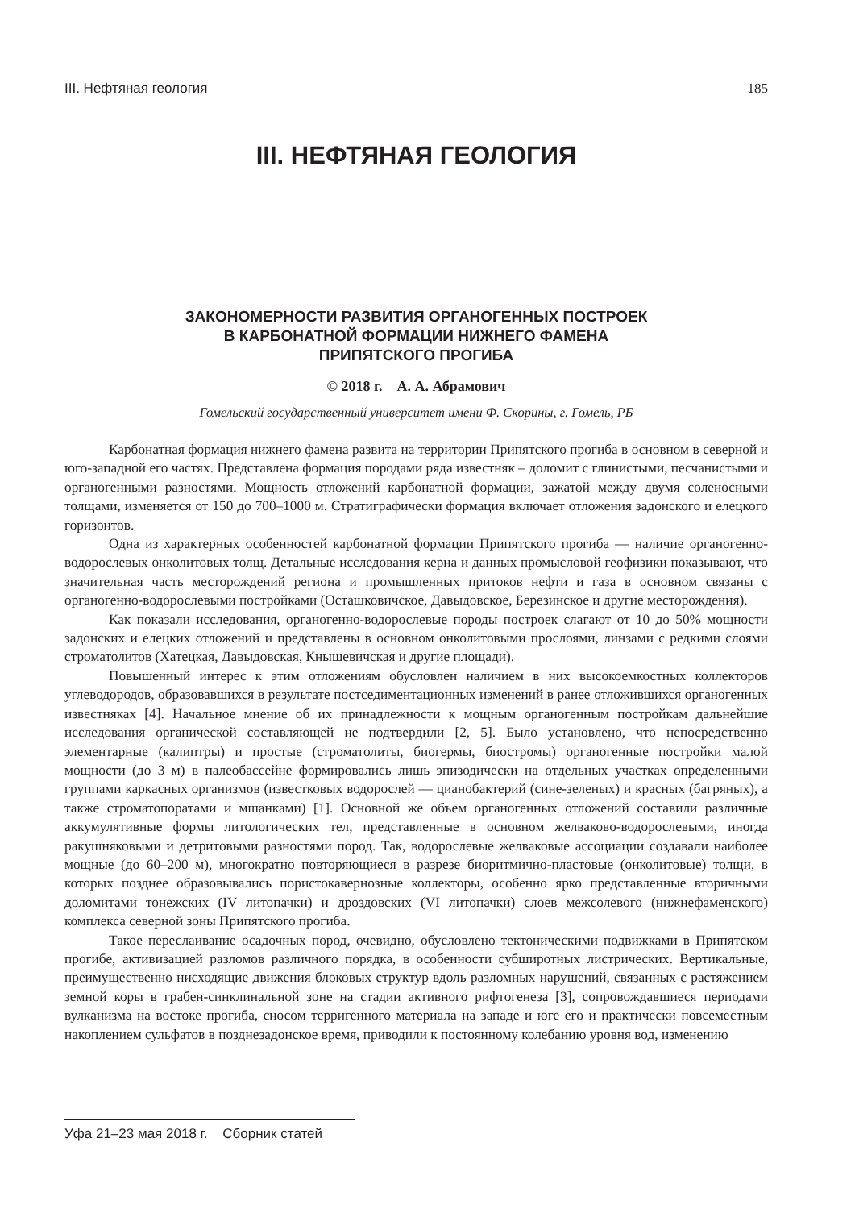III. Нефтяная геология 185
III. НЕФТЯНАЯ ГЕОЛОГИЯ
ЗАКОНОМЕРНОСТИ РАЗВИТИЯ ОРГАНОГЕННЫХ ПОСТРОЕК
В КАРБОНАТНОЙ ФОРМАЦИИ НИЖНЕГО ФАМЕНА
ПРИПЯТСКОГО ПРОГИБА
© 2018 г. А. А. Абрамович
Гомельский государственный университет имени Ф. Скорины, г. Гомель, РБ
Карбонатная формация нижнего фамена развита на территории Припятского прогиба в основном в северной и юго-западной его частях. Представлена формация породами ряда известняк – доломит с глинистыми, песчанистыми и органогенными разностями. Мощность отложений карбонатной формации, зажатой между двумя соленосными толщами, изменяется от 150 до 700–1000 м. Стратиграфически формация включает отложения задонского и елецкого горизонтов.
Одна из характерных особенностей карбонатной формации Припятского прогиба — наличие органогенно-водорослевых онколитовых толщ. Детальные исследования керна и данных промысловой геофизики показывают, что значительная часть месторождений региона и промышленных притоков нефти и газа в основном связаны с органогенно-водорослевыми постройками (Осташковичское, Давыдовское, Березинское и другие месторождения).
Как показали исследования, органогенно-водорослевые породы построек слагают от 10 до 50% мощности задонских и елецких отложений и представлены в основном онколитовыми прослоями, линзами с редкими слоями строматолитов (Хатецкая, Давыдовская, Кнышевичская и другие площади).
Повышенный интерес к этим отложениям обусловлен наличием в них высокоемкостных коллекторов углеводородов, образовавшихся в результате постседиментационных изменений в ранее отложившихся органогенных известняках [4]. Начальное мнение об их принадлежности к мощным органогенным постройкам дальнейшие исследования органической составляющей не подтвердили [2, 5]. Было установлено, что непосредственно элементарные (калиптры) и простые (строматолиты, биогермы, биостромы) органогенные постройки малой мощности (до 3 м) в палеобассейне формировались лишь эпизодически на отдельных участках определенными группами каркасных организмов (известковых водорослей — цианобактерий (сине-зеленых) и красных (багряных), а также строматопоратами и мшанками) [1]. Основной же объем органогенных отложений составили различные аккумулятивные формы литологических тел, представленные в основном желваково-водорослевыми, иногда ракушняковыми и детритовыми разностями пород. Так, водорослевые желваковые ассоциации создавали наиболее мощные (до 60–200 м), многократно повторяющиеся в разрезе биоритмично-пластовые (онколитовые) толщи, в которых позднее образовывались пористокавернозные коллекторы, особенно ярко представленные вторичными доломитами тонежских (IV литопачки) и дроздовских (VI литопачки) слоев межсолевого (нижнефаменского) комплекса северной зоны Припятского прогиба.
Такое переслаивание осадочных пород, очевидно, обусловлено тектоническими подвижками в Припятском прогибе, активизацией разломов различного порядка, в особенности субширотных листрических. Вертикальные, преимущественно нисходящие движения блоковых структур вдоль разломных нарушений, связанных с растяжением земной коры в грабен-синклинальной зоне на стадии активного рифтогенеза [3], сопровождавшиеся периодами вулканизма на востоке прогиба, сносом терригенного материала на западе и юге его и практически повсеместным накоплением сульфатов в позднезадонское время, приводили к постоянному колебанию уровня вод, изменению
Уфа 21–23 мая 2018 г. Сборник статей